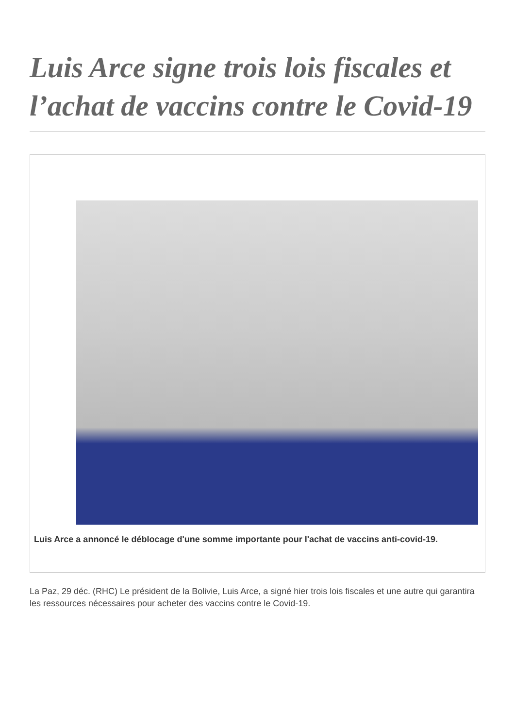Luis Arce signe trois lois fiscales et l’achat de vaccins contre le Covid-19
Luis Arce a annoncé le déblocage d'une somme importante pour l'achat de vaccins anti-covid-19.
La Paz, 29 déc. (RHC) Le président de la Bolivie, Luis Arce, a signé hier trois lois fiscales et une autre qui garantira les ressources nécessaires pour acheter des vaccins contre le Covid-19.